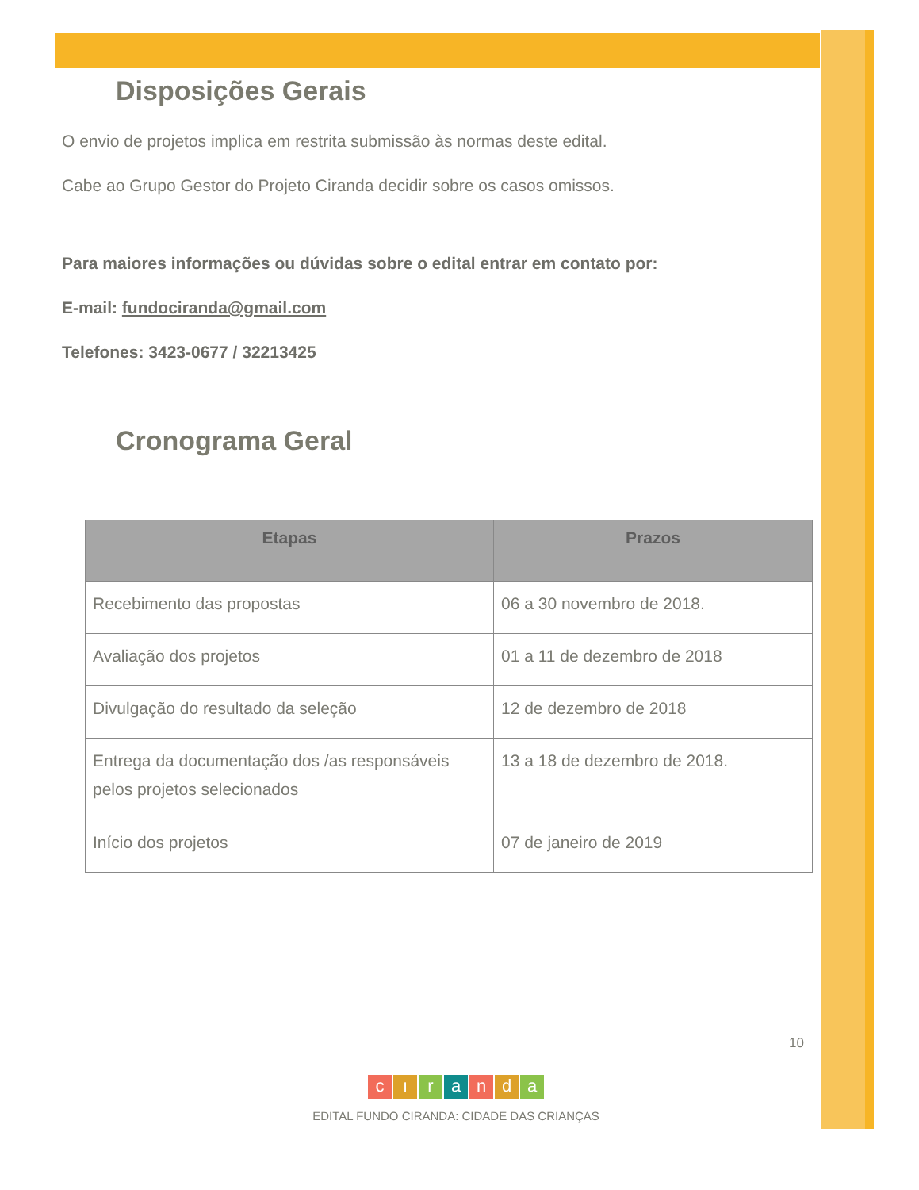Disposições Gerais
O envio de projetos implica em restrita submissão às normas deste edital.
Cabe ao Grupo Gestor do Projeto Ciranda decidir sobre os casos omissos.
Para maiores informações ou dúvidas sobre o edital entrar em contato por:
E-mail: fundociranda@gmail.com
Telefones: 3423-0677 / 32213425
Cronograma Geral
| Etapas | Prazos |
| --- | --- |
| Recebimento das propostas | 06 a 30 novembro de 2018. |
| Avaliação dos projetos | 01 a 11 de dezembro de 2018 |
| Divulgação do resultado da seleção | 12 de dezembro de 2018 |
| Entrega da documentação dos /as responsáveis pelos projetos selecionados | 13 a 18 de dezembro de 2018. |
| Início dos projetos | 07 de janeiro de 2019 |
10
cıranda
EDITAL FUNDO CIRANDA: CIDADE DAS CRIANÇAS